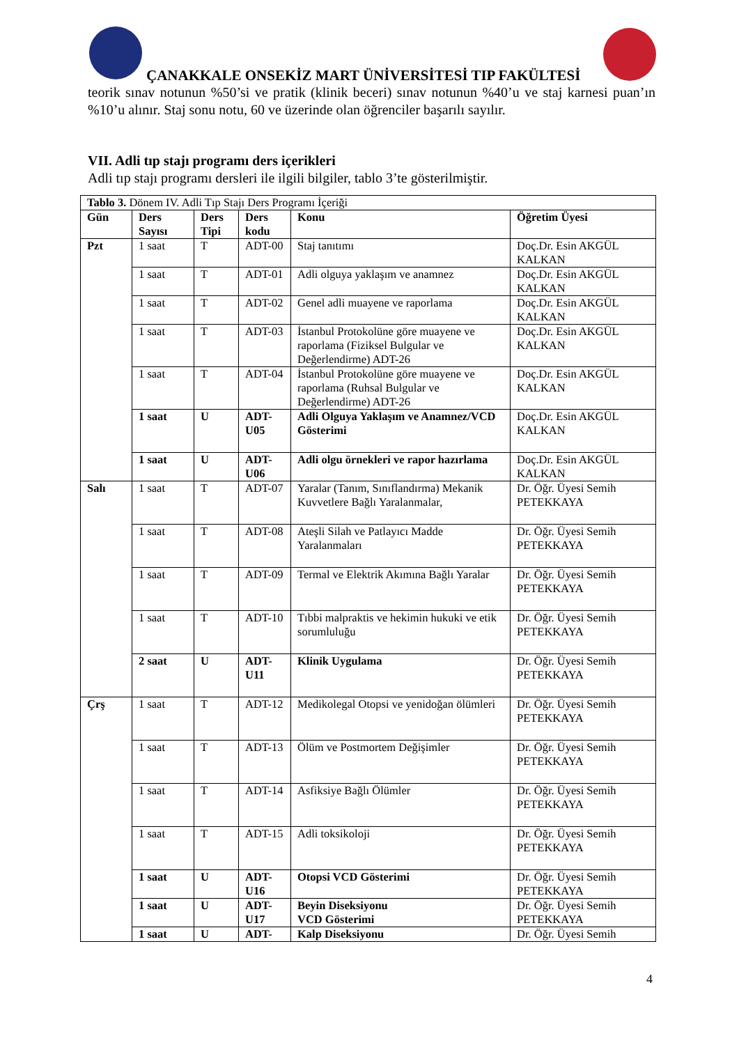ÇANAKKALE ONSEKİZ MART ÜNİVERSİTESİ TIP FAKÜLTESİ
teorik sınav notunun %50’si ve pratik (klinik beceri) sınav notunun %40’u ve staj karnesi puan’ın %10’u alınır. Staj sonu notu, 60 ve üzerinde olan öğrenciler başarılı sayılır.
VII. Adli tıp stajı programı ders içerikleri
Adli tıp stajı programı dersleri ile ilgili bilgiler, tablo 3’te gösterilmiştir.
| Tablo 3. Dönem IV. Adli Tıp Stajı Ders Programı İçeriği | | | | | |
| --- | --- | --- | --- | --- | --- |
| Gün | Ders Sayısı | Ders Tipi | Ders kodu | Konu | Öğretim Üyesi |
| Pzt | 1 saat | T | ADT-00 | Staj tanıtımı | Doç.Dr. Esin AKGÜL KALKAN |
| | 1 saat | T | ADT-01 | Adli olguya yaklaşım ve anamnez | Doç.Dr. Esin AKGÜL KALKAN |
| | 1 saat | T | ADT-02 | Genel adli muayene ve raporlama | Doç.Dr. Esin AKGÜL KALKAN |
| | 1 saat | T | ADT-03 | İstanbul Protokolüne göre muayene ve raporlama (Fiziksel Bulgular ve Değerlendirme) ADT-26 | Doç.Dr. Esin AKGÜL KALKAN |
| | 1 saat | T | ADT-04 | İstanbul Protokolüne göre muayene ve raporlama (Ruhsal Bulgular ve Değerlendirme) ADT-26 | Doç.Dr. Esin AKGÜL KALKAN |
| | 1 saat | U | ADT-U05 | Adli Olguya Yaklaşım ve Anamnez/VCD Gösterimi | Doç.Dr. Esin AKGÜL KALKAN |
| | 1 saat | U | ADT-U06 | Adli olgu örnekleri ve rapor hazırlama | Doç.Dr. Esin AKGÜL KALKAN |
| Salı | 1 saat | T | ADT-07 | Yaralar (Tanım, Sınıflandırma) Mekanik Kuvvetlere Bağlı Yaralanmalar, | Dr. Öğr. Üyesi Semih PETEKKAYA |
| | 1 saat | T | ADT-08 | Ateşli Silah ve Patlayıcı Madde Yaralanmaları | Dr. Öğr. Üyesi Semih PETEKKAYA |
| | 1 saat | T | ADT-09 | Termal ve Elektrik Akımına Bağlı Yaralar | Dr. Öğr. Üyesi Semih PETEKKAYA |
| | 1 saat | T | ADT-10 | Tıbbi malpraktis ve hekimin hukuki ve etik sorumluluğu | Dr. Öğr. Üyesi Semih PETEKKAYA |
| | 2 saat | U | ADT-U11 | Klinik Uygulama | Dr. Öğr. Üyesi Semih PETEKKAYA |
| Çrş | 1 saat | T | ADT-12 | Medikolegal Otopsi ve yenidoğan ölümleri | Dr. Öğr. Üyesi Semih PETEKKAYA |
| | 1 saat | T | ADT-13 | Ölüm ve Postmortem Değişimler | Dr. Öğr. Üyesi Semih PETEKKAYA |
| | 1 saat | T | ADT-14 | Asfiksiye Bağlı Ölümler | Dr. Öğr. Üyesi Semih PETEKKAYA |
| | 1 saat | T | ADT-15 | Adli toksikoloji | Dr. Öğr. Üyesi Semih PETEKKAYA |
| | 1 saat | U | ADT-U16 | Otopsi VCD Gösterimi | Dr. Öğr. Üyesi Semih PETEKKAYA |
| | 1 saat | U | ADT-U17 | Beyin Diseksiyonu VCD Gösterimi | Dr. Öğr. Üyesi Semih PETEKKAYA |
| | 1 saat | U | ADT- | Kalp Diseksiyonu | Dr. Öğr. Üyesi Semih |
4